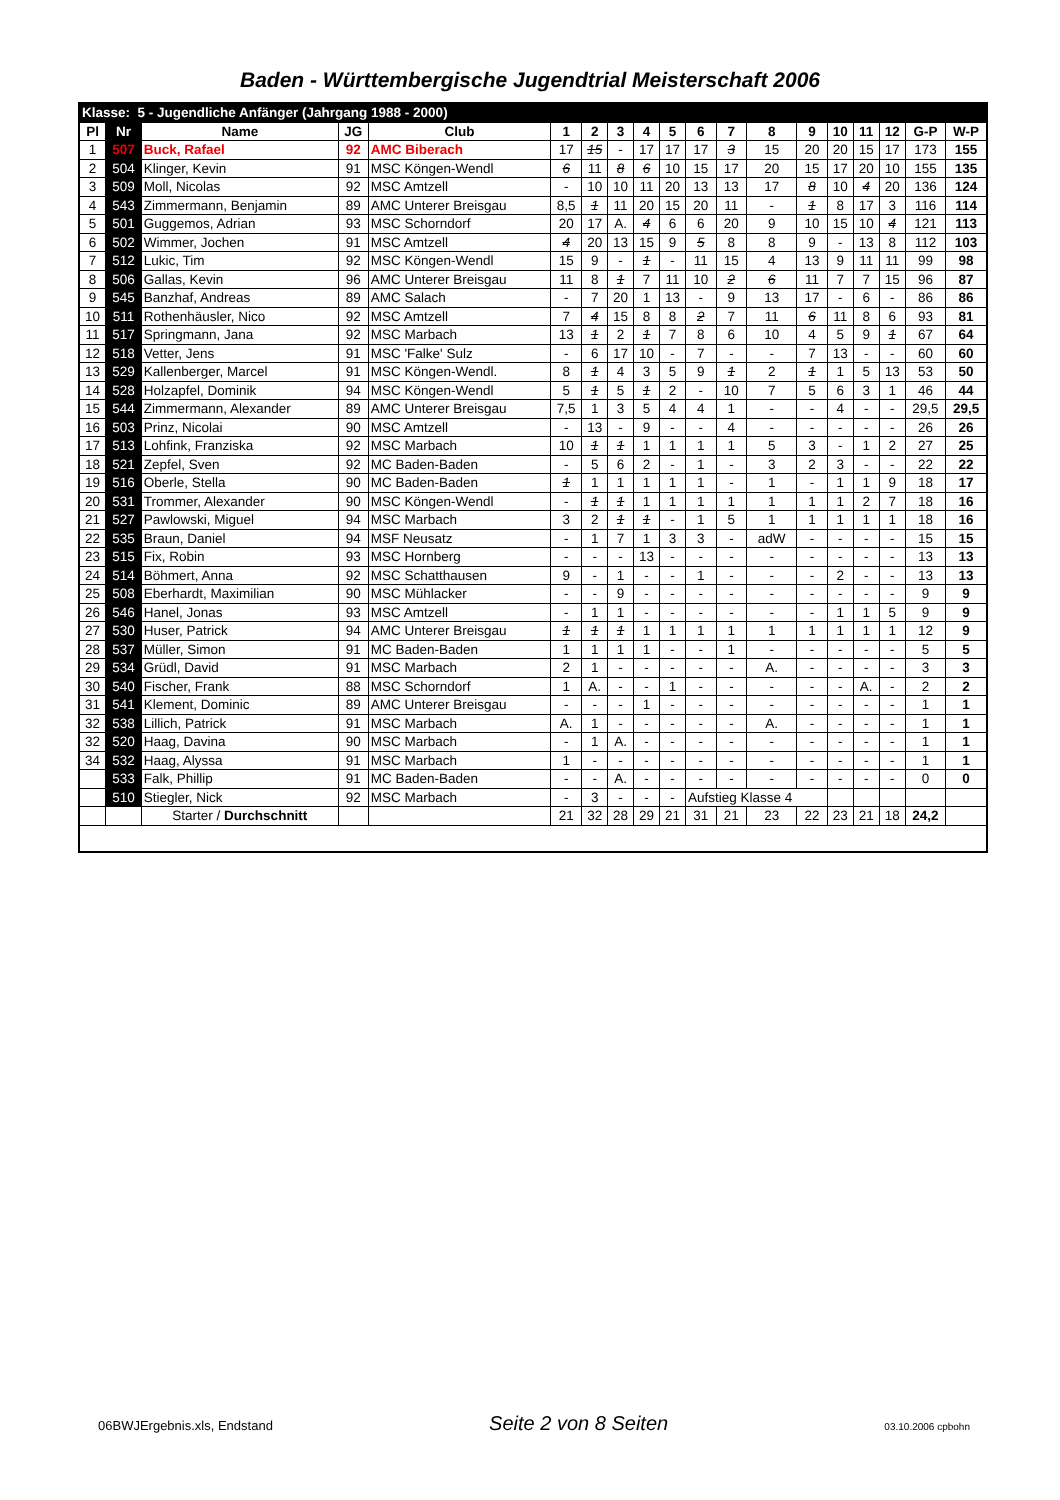Baden - Württembergische Jugendtrial Meisterschaft 2006
| Klasse: 5 - Jugendliche Anfänger (Jahrgang 1988 - 2000) | | | | | | | | | | | | | | | | | | |
| Pl | Nr | Name | JG | Club | 1 | 2 | 3 | 4 | 5 | 6 | 7 | 8 | 9 | 10 | 11 | 12 | G-P | W-P |
| 1 | 507 | Buck, Rafael | 92 | AMC Biberach | 17 | 15 | - | 17 | 17 | 17 | 3 | 15 | 20 | 20 | 15 | 17 | 173 | 155 |
| 2 | 504 | Klinger, Kevin | 91 | MSC Köngen-Wendl | 6 | 11 | 8 | 6 | 10 | 15 | 17 | 20 | 15 | 17 | 20 | 10 | 155 | 135 |
| 3 | 509 | Moll, Nicolas | 92 | MSC Amtzell | - | 10 | 10 | 11 | 20 | 13 | 13 | 17 | 8 | 10 | 4 | 20 | 136 | 124 |
| 4 | 543 | Zimmermann, Benjamin | 89 | AMC Unterer Breisgau | 8,5 | 1 | 11 | 20 | 15 | 20 | 11 | - | 1 | 8 | 17 | 3 | 116 | 114 |
| 5 | 501 | Guggemos, Adrian | 93 | MSC Schorndorf | 20 | 17 | A. | 4 | 6 | 6 | 20 | 9 | 10 | 15 | 10 | 4 | 121 | 113 |
| 6 | 502 | Wimmer, Jochen | 91 | MSC Amtzell | 4 | 20 | 13 | 15 | 9 | 5 | 8 | 8 | 9 | - | 13 | 8 | 112 | 103 |
| 7 | 512 | Lukic, Tim | 92 | MSC Köngen-Wendl | 15 | 9 | - | 1 | - | 11 | 15 | 4 | 13 | 9 | 11 | 11 | 99 | 98 |
| 8 | 506 | Gallas, Kevin | 96 | AMC Unterer Breisgau | 11 | 8 | 1 | 7 | 11 | 10 | 2 | 6 | 11 | 7 | 7 | 15 | 96 | 87 |
| 9 | 545 | Banzhaf, Andreas | 89 | AMC Salach | - | 7 | 20 | 1 | 13 | - | 9 | 13 | 17 | - | 6 | - | 86 | 86 |
| 10 | 511 | Rothenhäusler, Nico | 92 | MSC Amtzell | 7 | 4 | 15 | 8 | 8 | 2 | 7 | 11 | 6 | 11 | 8 | 6 | 93 | 81 |
| 11 | 517 | Springmann, Jana | 92 | MSC Marbach | 13 | 1 | 2 | 1 | 7 | 8 | 6 | 10 | 4 | 5 | 9 | 1 | 67 | 64 |
| 12 | 518 | Vetter, Jens | 91 | MSC 'Falke' Sulz | - | 6 | 17 | 10 | - | 7 | - | - | 7 | 13 | - | - | 60 | 60 |
| 13 | 529 | Kallenberger, Marcel | 91 | MSC Köngen-Wendl. | 8 | 1 | 4 | 3 | 5 | 9 | 1 | 2 | 1 | 1 | 5 | 13 | 53 | 50 |
| 14 | 528 | Holzapfel, Dominik | 94 | MSC Köngen-Wendl | 5 | 1 | 5 | 1 | 2 | - | 10 | 7 | 5 | 6 | 3 | 1 | 46 | 44 |
| 15 | 544 | Zimmermann, Alexander | 89 | AMC Unterer Breisgau | 7,5 | 1 | 3 | 5 | 4 | 4 | 1 | - | - | 4 | - | - | 29,5 | 29,5 |
| 16 | 503 | Prinz, Nicolai | 90 | MSC Amtzell | - | 13 | - | 9 | - | - | 4 | - | - | - | - | - | 26 | 26 |
| 17 | 513 | Lohfink, Franziska | 92 | MSC Marbach | 10 | 1 | 1 | 1 | 1 | 1 | 1 | 5 | 3 | - | 1 | 2 | 27 | 25 |
| 18 | 521 | Zepfel, Sven | 92 | MC Baden-Baden | - | 5 | 6 | 2 | - | 1 | - | 3 | 2 | 3 | - | - | 22 | 22 |
| 19 | 516 | Oberle, Stella | 90 | MC Baden-Baden | 1 | 1 | 1 | 1 | 1 | 1 | - | 1 | - | 1 | 1 | 9 | 18 | 17 |
| 20 | 531 | Trommer, Alexander | 90 | MSC Köngen-Wendl | - | 1 | 1 | 1 | 1 | 1 | 1 | 1 | 1 | 1 | 2 | 7 | 18 | 16 |
| 21 | 527 | Pawlowski, Miguel | 94 | MSC Marbach | 3 | 2 | 1 | 1 | - | 1 | 5 | 1 | 1 | 1 | 1 | 1 | 18 | 16 |
| 22 | 535 | Braun, Daniel | 94 | MSF Neusatz | - | 1 | 7 | 1 | 3 | 3 | - | adW | - | - | - | - | 15 | 15 |
| 23 | 515 | Fix, Robin | 93 | MSC Hornberg | - | - | - | 13 | - | - | - | - | - | - | - | - | 13 | 13 |
| 24 | 514 | Böhmert, Anna | 92 | MSC Schatthausen | 9 | - | 1 | - | - | 1 | - | - | - | 2 | - | - | 13 | 13 |
| 25 | 508 | Eberhardt, Maximilian | 90 | MSC Mühlacker | - | - | 9 | - | - | - | - | - | - | - | - | - | 9 | 9 |
| 26 | 546 | Hanel, Jonas | 93 | MSC Amtzell | - | 1 | 1 | - | - | - | - | - | - | 1 | 1 | 5 | 9 | 9 |
| 27 | 530 | Huser, Patrick | 94 | AMC Unterer Breisgau | 1 | 1 | 1 | 1 | 1 | 1 | 1 | 1 | 1 | 1 | 1 | 1 | 12 | 9 |
| 28 | 537 | Müller, Simon | 91 | MC Baden-Baden | 1 | 1 | 1 | 1 | - | - | 1 | - | - | - | - | - | 5 | 5 |
| 29 | 534 | Grüdl, David | 91 | MSC Marbach | 2 | 1 | - | - | - | - | - | A. | - | - | - | - | 3 | 3 |
| 30 | 540 | Fischer, Frank | 88 | MSC Schorndorf | 1 | A. | - | - | 1 | - | - | - | - | - | A. | - | 2 | 2 |
| 31 | 541 | Klement, Dominic | 89 | AMC Unterer Breisgau | - | - | - | 1 | - | - | - | - | - | - | - | - | 1 | 1 |
| 32 | 538 | Lillich, Patrick | 91 | MSC Marbach | A. | 1 | - | - | - | - | - | A. | - | - | - | - | 1 | 1 |
| 32 | 520 | Haag, Davina | 90 | MSC Marbach | - | 1 | A. | - | - | - | - | - | - | - | - | - | 1 | 1 |
| 34 | 532 | Haag, Alyssa | 91 | MSC Marbach | 1 | - | - | - | - | - | - | - | - | - | - | - | 1 | 1 |
| | 533 | Falk, Phillip | 91 | MC Baden-Baden | - | - | A. | - | - | - | - | - | - | - | - | - | 0 | 0 |
| | 510 | Stiegler, Nick | 92 | MSC Marbach | - | 3 | - | - | - | Aufstieg Klasse 4 | | | | | | | | |
| | | Starter / Durchschnitt | | | 21 | 32 | 28 | 29 | 21 | 31 | 21 | 23 | 22 | 23 | 21 | 18 | 24,2 | |
06BWJErgebnis.xls, Endstand Seite 2 von 8 Seiten 03.10.2006 cpbohn